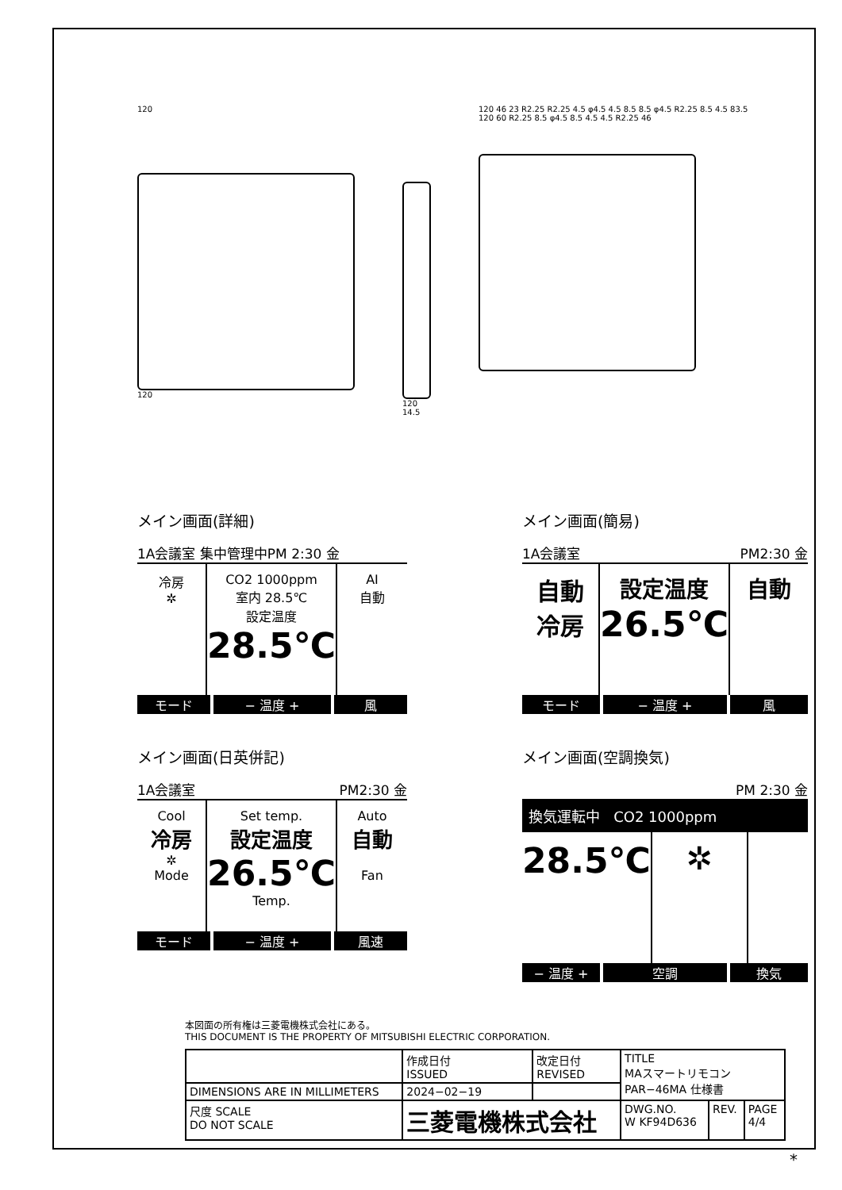120
120
120
14.5
120 46 23 R2.25 R2.25 4.5 φ4.5 4.5 8.5 8.5 φ4.5 R2.25 8.5 4.5 83.5 120 60 R2.25 8.5 φ4.5 8.5 4.5 4.5 R2.25 46
メイン画面(詳細)
1A会議室 集中管理中PM 2:30 金
冷房
✲
CO2 1000ppm
室内 28.5℃
設定温度
28.5℃
AI
自動
モード − 温度 + 風
メイン画面(簡易)
1A会議室 PM2:30 金
自動
冷房
設定温度
26.5℃
自動
モード − 温度 + 風
メイン画面(日英併記)
1A会議室 PM2:30 金
Cool
冷房
✲
Mode
Set temp.
設定温度
26.5℃
Temp.
Auto
自動
Fan
モード − 温度 + 風速
メイン画面(空調換気)
PM 2:30 金
換気運転中 CO2 1000ppm
28.5℃
✲
− 温度 + 空調 換気
本図面の所有権は三菱電機株式会社にある。
THIS DOCUMENT IS THE PROPERTY OF MITSUBISHI ELECTRIC CORPORATION.
| | 作成日付 ISSUED | 改定日付 REVISED | TITLE MAスマートリモコン PAR−46MA 仕様書 | | |
| DIMENSIONS ARE IN MILLIMETERS | 2024−02−19 | | | | |
| 尺度 SCALE DO NOT SCALE | 三菱電機株式会社 | | DWG.NO. W KF94D636 | REV. | PAGE 4/4 |
*